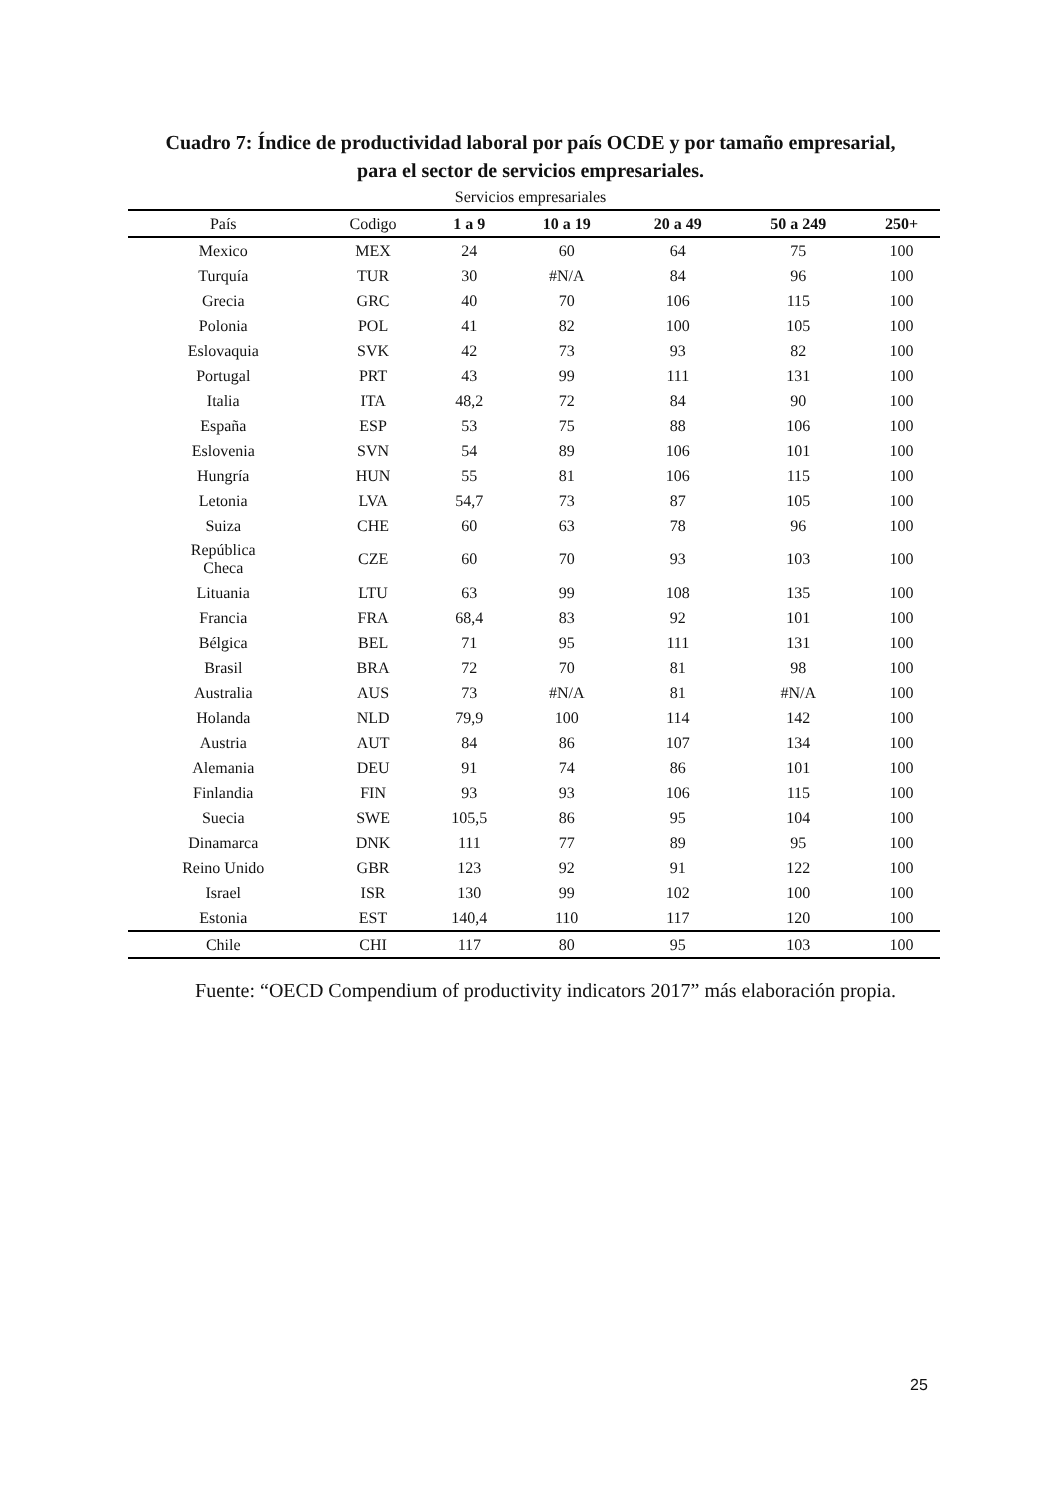Cuadro 7: Índice de productividad laboral por país OCDE y por tamaño empresarial,
para el sector de servicios empresariales.
Servicios empresariales
| País | Codigo | 1 a 9 | 10 a 19 | 20 a 49 | 50 a 249 | 250+ |
| --- | --- | --- | --- | --- | --- | --- |
| Mexico | MEX | 24 | 60 | 64 | 75 | 100 |
| Turquía | TUR | 30 | #N/A | 84 | 96 | 100 |
| Grecia | GRC | 40 | 70 | 106 | 115 | 100 |
| Polonia | POL | 41 | 82 | 100 | 105 | 100 |
| Eslovaquia | SVK | 42 | 73 | 93 | 82 | 100 |
| Portugal | PRT | 43 | 99 | 111 | 131 | 100 |
| Italia | ITA | 48,2 | 72 | 84 | 90 | 100 |
| España | ESP | 53 | 75 | 88 | 106 | 100 |
| Eslovenia | SVN | 54 | 89 | 106 | 101 | 100 |
| Hungría | HUN | 55 | 81 | 106 | 115 | 100 |
| Letonia | LVA | 54,7 | 73 | 87 | 105 | 100 |
| Suiza | CHE | 60 | 63 | 78 | 96 | 100 |
| República Checa | CZE | 60 | 70 | 93 | 103 | 100 |
| Lituania | LTU | 63 | 99 | 108 | 135 | 100 |
| Francia | FRA | 68,4 | 83 | 92 | 101 | 100 |
| Bélgica | BEL | 71 | 95 | 111 | 131 | 100 |
| Brasil | BRA | 72 | 70 | 81 | 98 | 100 |
| Australia | AUS | 73 | #N/A | 81 | #N/A | 100 |
| Holanda | NLD | 79,9 | 100 | 114 | 142 | 100 |
| Austria | AUT | 84 | 86 | 107 | 134 | 100 |
| Alemania | DEU | 91 | 74 | 86 | 101 | 100 |
| Finlandia | FIN | 93 | 93 | 106 | 115 | 100 |
| Suecia | SWE | 105,5 | 86 | 95 | 104 | 100 |
| Dinamarca | DNK | 111 | 77 | 89 | 95 | 100 |
| Reino Unido | GBR | 123 | 92 | 91 | 122 | 100 |
| Israel | ISR | 130 | 99 | 102 | 100 | 100 |
| Estonia | EST | 140,4 | 110 | 117 | 120 | 100 |
| Chile | CHI | 117 | 80 | 95 | 103 | 100 |
Fuente: “OECD Compendium of productivity indicators 2017” más elaboración propia.
25